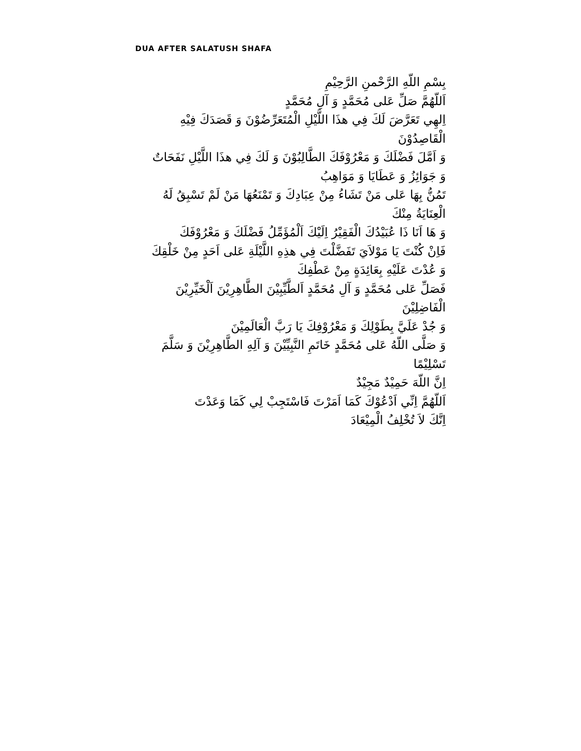DUA AFTER SALATUSH SHAFA
بِسْمِ اللّهِ الرَّحْمنِ الرَّحِيْمِ
اَللّهُمَّ صَلِّ عَلى مُحَمَّدٍ وَ آلِ مُحَمَّدٍ
اِلهِي تَعَرَّضَ لَكَ فِي هذَا اللَّيْلِ الْمُتَعَرِّضُوْنَ وَ قَصَدَكَ فِيْهِ الْقَاصِدُوْنَ
وَ اَمَّلَ فَضْلَكَ وَ مَعْرُوْفَكَ الطَّالِبُوْنَ وَ لَكَ فِي هذَا اللَّيْلِ نَفَحَاتٌ وَ جَوَائِزُ وَ عَطَايَا وَ مَوَاهِبُ
تَمُنُّ بِهَا عَلى مَنْ تَشَاءُ مِنْ عِبَادِكَ وَ تَمْنَعُهَا مَنْ لَمْ تَسْبِقُ لَهُ الْعِنَايَةُ مِنْكَ
وَ هَا اَنَا ذَا عُبَيْدُكَ الْفَقِيْرُ اِلَيْكَ اَلْمُؤَمِّلُ فَضْلَكَ وَ مَعْرُوْفَكَ
فَاِنْ كُنْتَ يَا مَوْلاَيَ تَفَضَّلْتَ فِي هذِهِ اللَّيْلَةِ عَلى اَحَدٍ مِنْ خَلْقِكَ وَ عُدْتَ عَلَيْهِ بِعَائِدَةٍ مِنْ عَطْفِكَ
فَصَلِّ عَلى مُحَمَّدٍ وَ آلِ مُحَمَّدٍ اَلطَّيِّبِيْنَ الطَّاهِرِيْنَ اَلْخَيِّرِيْنَ الْفَاضِلِيْنَ
وَ جُدْ عَلَيَّ بِطَوْلِكَ وَ مَعْرُوْفِكَ يَا رَبَّ الْعَالَمِيْنَ
وَ صَلَّى اللّهُ عَلى مُحَمَّدٍ خَاتَمِ النَّبِيِّيْنَ وَ آلِهِ الطَّاهِرِيْنَ وَ سَلَّمَ تَسْلِيْمًا
اِنَّ اللّهَ حَمِيْدٌ مَجِيْدٌ
اَللّهُمَّ اِنِّي اَدْعُوْكَ كَمَا اَمَرْتَ فَاسْتَجِبْ لِي كَمَا وَعَدْتَ
اِنَّكَ لاَ تُخْلِفُ الْمِيْعَادَ